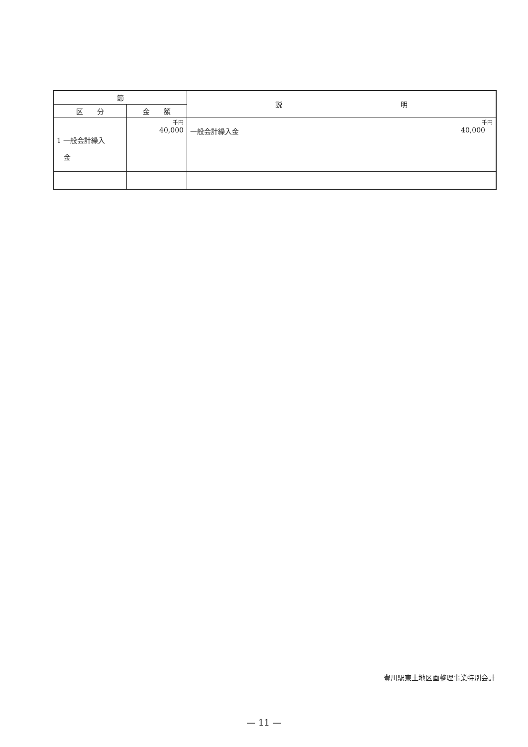| 節 | | 説 明 |
| --- | --- | --- |
| 区 分 | 金 額 | |
| 1 一般会計繰入 金 | 千円 40,000 | 千円 一般会計繰入金 40,000 |
豊川駅東土地区画整理事業特別会計
— 11 —